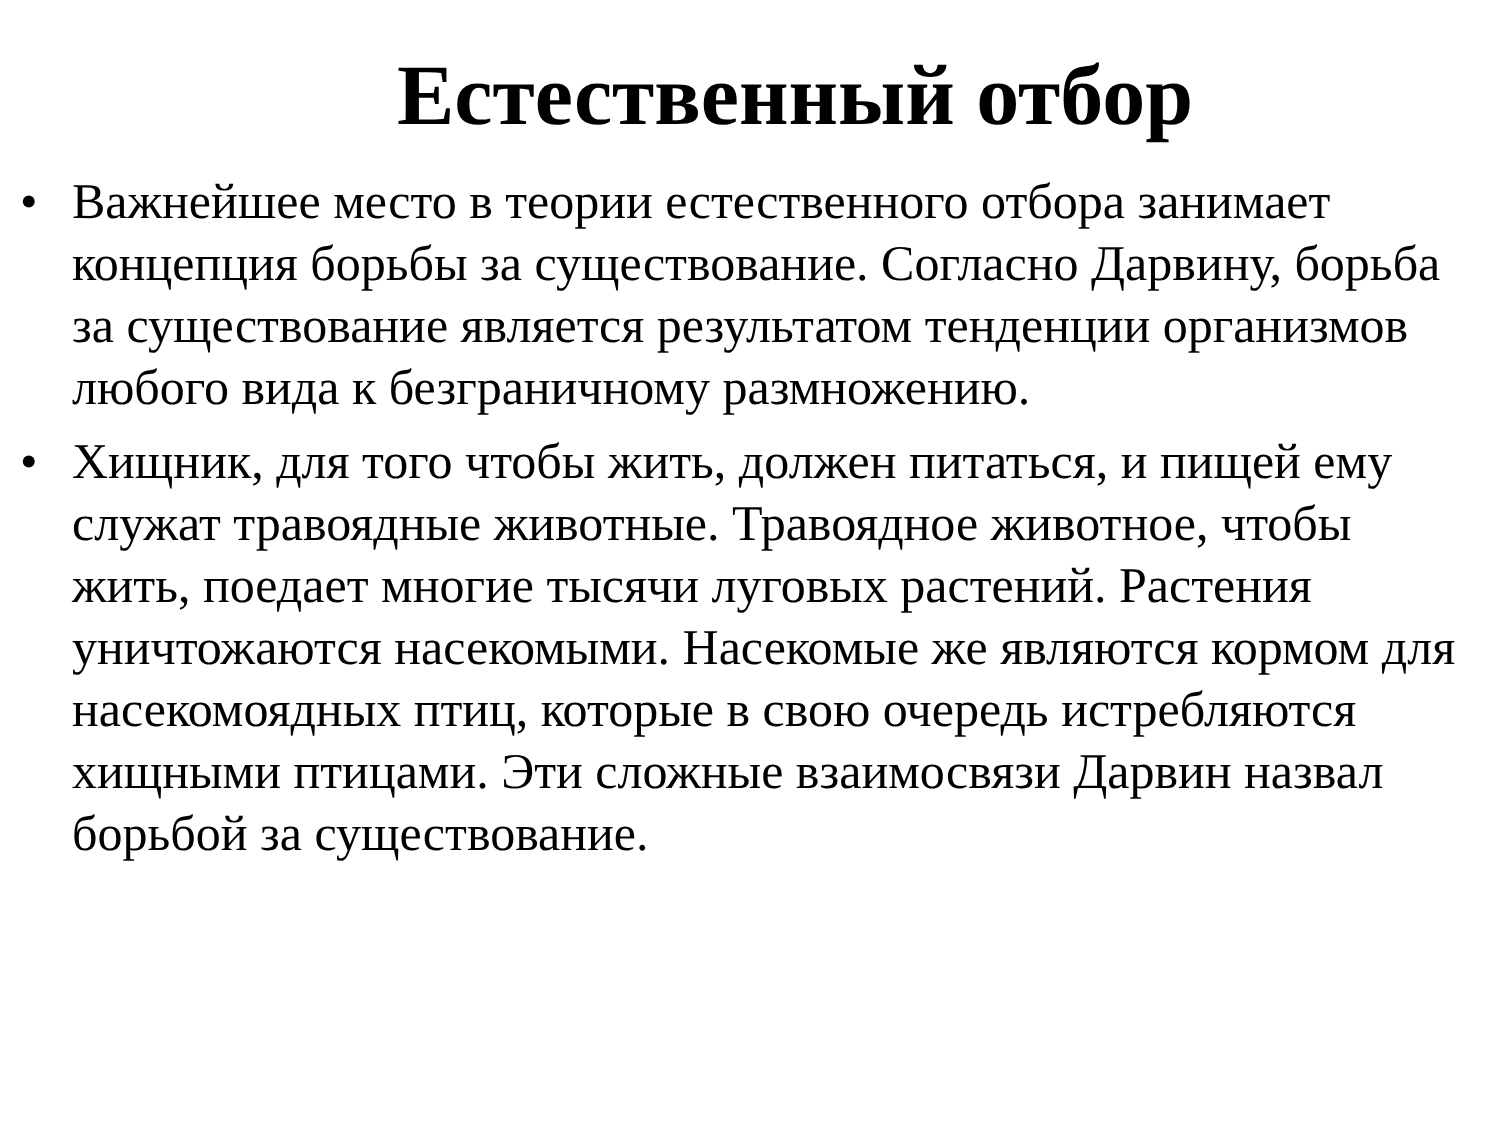Естественный отбор
• Важнейшее место в теории естественного отбора занимает концепция борьбы за существование. Согласно Дарвину, борьба за существование является результатом тенденции организмов любого вида к безграничному размножению.
• Хищник, для того чтобы жить, должен питаться, и пищей ему служат травоядные животные. Травоядное животное, чтобы жить, поедает многие тысячи луговых растений. Растения уничтожаются насекомыми. Насекомые же являются кормом для насекомоядных птиц, которые в свою очередь истребляются хищными птицами. Эти сложные взаимосвязи Дарвин назвал борьбой за существование.